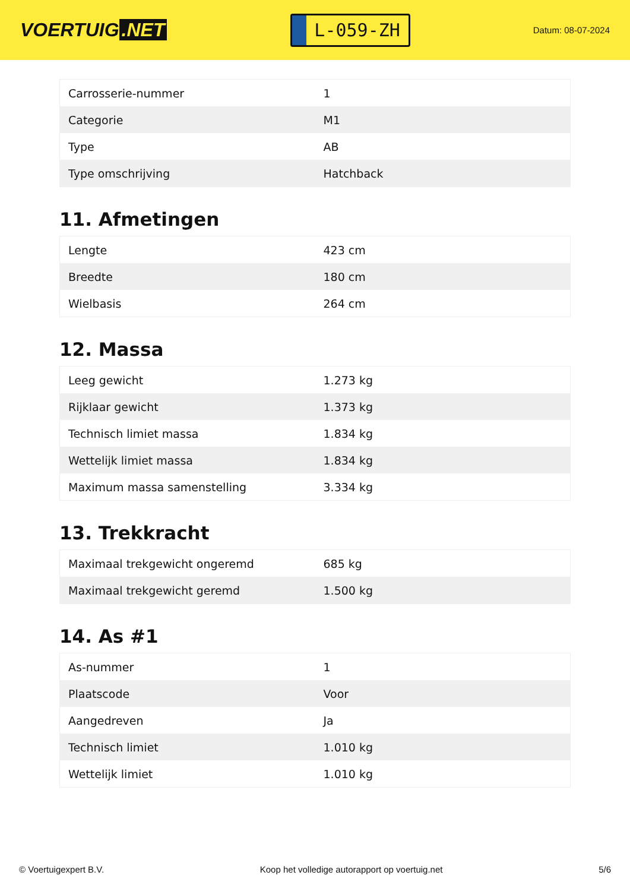VOERTUIG.NET
L-059-ZH
Datum: 08-07-2024
| Carrosserie-nummer | 1 |
| Categorie | M1 |
| Type | AB |
| Type omschrijving | Hatchback |
11. Afmetingen
| Lengte | 423 cm |
| Breedte | 180 cm |
| Wielbasis | 264 cm |
12. Massa
| Leeg gewicht | 1.273 kg |
| Rijklaar gewicht | 1.373 kg |
| Technisch limiet massa | 1.834 kg |
| Wettelijk limiet massa | 1.834 kg |
| Maximum massa samenstelling | 3.334 kg |
13. Trekkracht
| Maximaal trekgewicht ongeremd | 685 kg |
| Maximaal trekgewicht geremd | 1.500 kg |
14. As #1
| As-nummer | 1 |
| Plaatscode | Voor |
| Aangedreven | Ja |
| Technisch limiet | 1.010 kg |
| Wettelijk limiet | 1.010 kg |
© Voertuigexpert B.V. Koop het volledige autorapport op voertuig.net 5/6